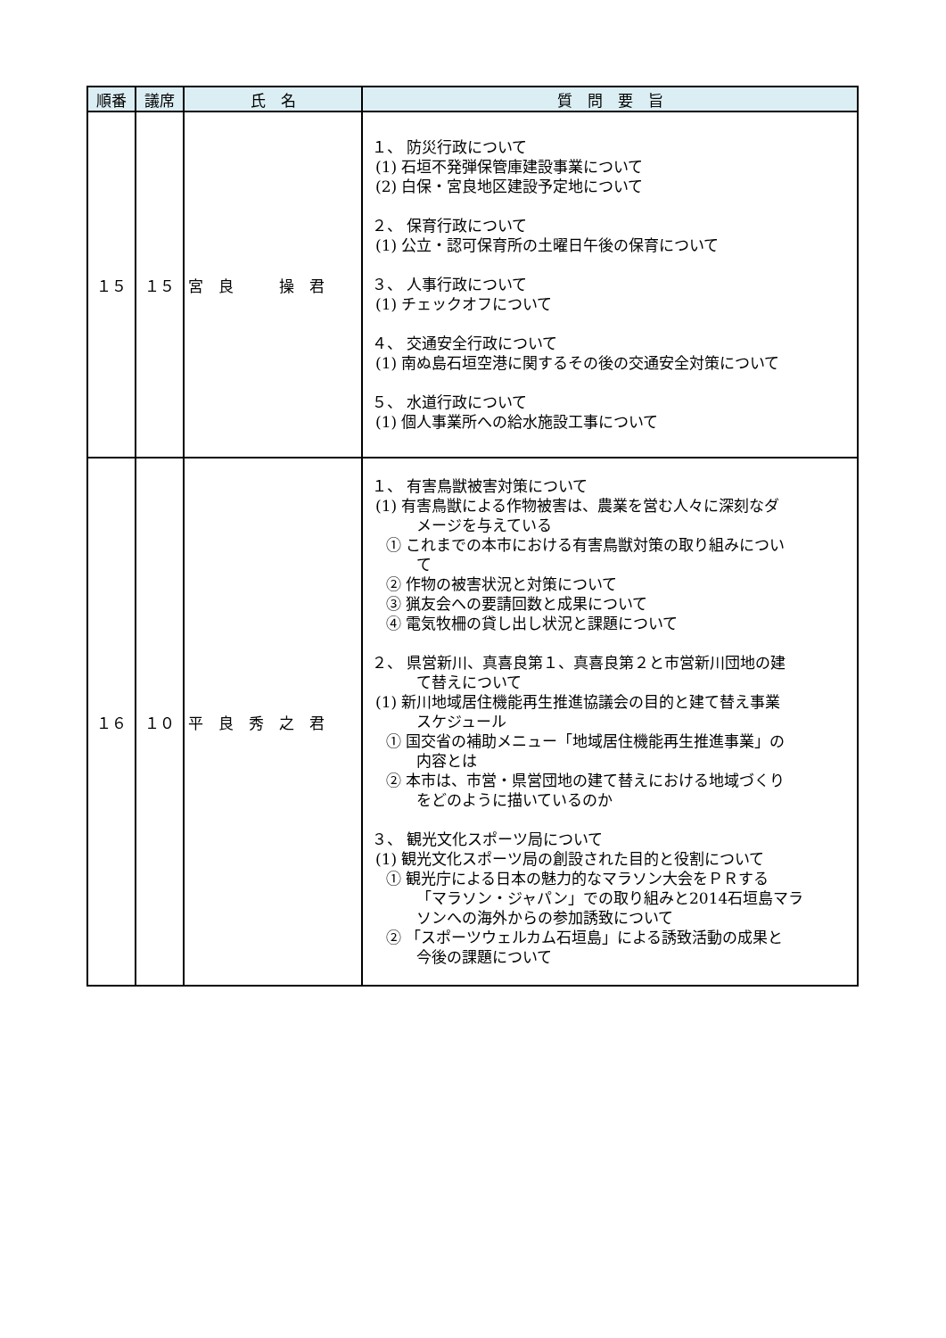| 順番 | 議席 | 氏 名 | 質 問 要 旨 |
| --- | --- | --- | --- |
| １５ | １５ | 宮 良 操 君 | １、 防災行政について (1) 石垣不発弾保管庫建設事業について (2) 白保・宮良地区建設予定地について ２、 保育行政について (1) 公立・認可保育所の土曜日午後の保育について ３、 人事行政について (1) チェックオフについて ４、 交通安全行政について (1) 南ぬ島石垣空港に関するその後の交通安全対策について ５、 水道行政について (1) 個人事業所への給水施設工事について |
| １６ | １０ | 平 良 秀 之 君 | １、 有害鳥獣被害対策について (1) 有害鳥獣による作物被害は、農業を営む人々に深刻なダ メージを与えている ① これまでの本市における有害鳥獣対策の取り組みについ て ② 作物の被害状況と対策について ③ 猟友会への要請回数と成果について ④ 電気牧柵の貸し出し状況と課題について ２、 県営新川、真喜良第１、真喜良第２と市営新川団地の建 て替えについて (1) 新川地域居住機能再生推進協議会の目的と建て替え事業 スケジュール ① 国交省の補助メニュー「地域居住機能再生推進事業」の 内容とは ② 本市は、市営・県営団地の建て替えにおける地域づくり をどのように描いているのか ３、 観光文化スポーツ局について (1) 観光文化スポーツ局の創設された目的と役割について ① 観光庁による日本の魅力的なマラソン大会をＰＲする 「マラソン・ジャパン」での取り組みと2014石垣島マラ ソンへの海外からの参加誘致について ② 「スポーツウェルカム石垣島」による誘致活動の成果と 今後の課題について |